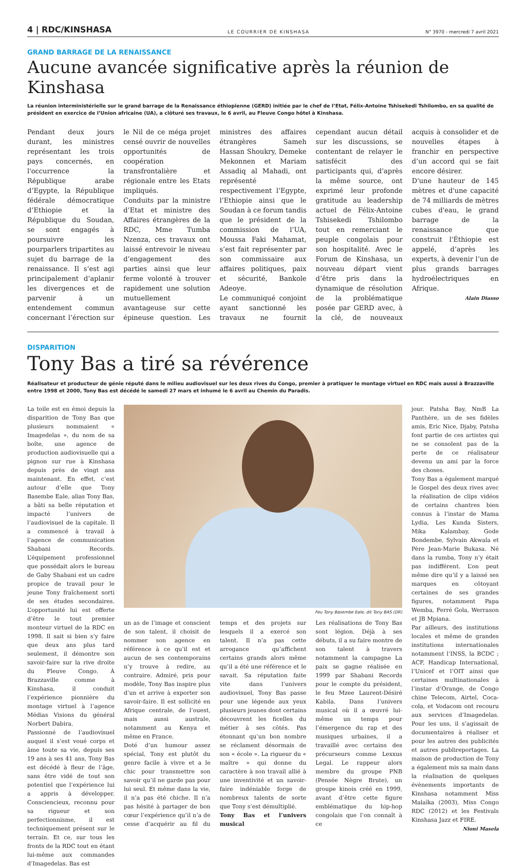4 | RDC/KINSHASA LE COURRIER DE KINSHASA N° 3970 - mercredi 7 avril 2021
GRAND BARRAGE DE LA RENAISSANCE
Aucune avancée significative après la réunion de Kinshasa
La réunion interministérielle sur le grand barrage de la Renaissance éthiopienne (GERD) initiée par le chef de l’Etat, Félix-Antoine Tshisekedi Tshilombo, en sa qualité de président en exercice de l’Union africaine (UA), a clôturé ses travaux, le 6 avril, au Fleuve Congo hôtel à Kinshasa.
Pendant deux jours durant, les ministres représentant les trois pays concernés, en l'occurrence la République arabe d’Egypte, la République fédérale démocratique d’Ethiopie et la République du Soudan, se sont engagés à poursuivre les pourparlers tripartites au sujet du barrage de la renaissance. Il s’est agi principalement d’aplanir les divergences et de parvenir à un entendement commun concernant l’érection sur le Nil de ce méga projet censé ouvrir de nouvelles opportunités de coopération transfrontalière et régionale entre les Etats impliqués.
Conduits par la ministre d’Etat et ministre des Affaires étrangères de la RDC, Mme Tumba Nzenza, ces travaux ont laissé entrevoir le niveau d’engagement des parties ainsi que leur ferme volonté à trouver rapidement une solution mutuellement avantageuse sur cette épineuse question. Les ministres des affaires étrangères Sameh Hassan Shoukry, Demeke Mekonnen et Mariam Assadiq al Mahadi, ont représenté respectivement l’Egypte, l’Ethiopie ainsi que le Soudan à ce forum tandis que le président de la commission de l’UA, Moussa Faki Mahamat, s’est fait représenter par son commissaire aux affaires politiques, paix et sécurité, Bankole Adeoye.
Le communiqué conjoint ayant sanctionné les travaux ne fournit cependant aucun détail sur les discussions, se contentant de relayer le satisfécit des participants qui, d’après la même source, ont exprimé leur profonde gratitude au leadership actuel de Félix-Antoine Tshisekedi Tshilombo tout en remerciant le peuple congolais pour son hospitalité. Avec le Forum de Kinshasa, un nouveau départ vient d’être pris dans la dynamique de résolution de la problématique posée par GERD avec, à la clé, de nouveaux acquis à consolider et de nouvelles étapes à franchir en perspective d’un accord qui se fait encore désirer.
D'une hauteur de 145 mètres et d'une capacité de 74 milliards de mètres cubes d'eau, le grand barrage de la renaissance que construit l'Éthiopie est appelé, d’après les experts, à devenir l’un de plus grands barrages hydroélectriques en Afrique.
Alain Diasso
DISPARITION
Tony Bas a tiré sa révérence
Réalisateur et producteur de génie réputé dans le milieu audiovisuel sur les deux rives du Congo, premier à pratiquer le montage virtuel en RDC mais aussi à Brazzaville entre 1998 et 2000, Tony Bas est décédé le samedi 27 mars et inhumé le 6 avril au Chemin du Paradis.
La toile est en émoi depuis la disparition de Tony Bas que plusieurs nommaient « Imagedelas », du nom de sa boîte, une agence de production audiovisuelle qui a pignon sur rue à Kinshasa depuis près de vingt ans maintenant. En effet, c’est autour d’elle que Tony Basembe Eale, alias Tony Bas, a bâti sa belle réputation et impacté l’univers de l’audiovisuel de la capitale. Il a commencé à travail à l’agence de communication Shabani Records. L’équipement professionnel que possédait alors le bureau de Gaby Shabani est un cadre propice de travail pour le jeune Tony fraîchement sorti de ses études secondaires. L’opportunité lui est offerte d’être le tout premier monteur virtuel de la RDC en 1998. Il sait si bien s’y faire que deux ans plus tard seulement, il démontre son savoir-faire sur la rive droite du Fleuve Congo. À Brazzaville comme à Kinshasa, il conduit l’expérience pionnière du montage virtuel à l’agence Médias Visions du général Norbert Dabira.
Passionné de l’audiovisuel auquel il s’est voué corps et âme toute sa vie, depuis ses 19 ans à ses 41 ans, Tony Bas est décédé à fleur de l’âge, sans être vidé de tout son potentiel que l’expérience lui a appris à développer. Consciencieux, reconnu pour sa rigueur et son perfectionnisme, il est techniquement présent sur le terrain. Et ce, sur tous les fronts de la RDC tout en étant lui-même aux commandes d’Imagedelas. Bas est
Feu Tony Basembe Eale, dit Tony BAS (DR)
un as de l’image et conscient de son talent, il choisit de nommer son agence en référence à ce qu’il est et aucun de ses contemporains n’y trouve à redire, au contraire. Admiré, pris pour modèle, Tony Bas inspire plus d’un et arrive à exporter son savoir-faire. Il est sollicité en Afrique centrale, de l’ouest, mais aussi australe, notamment au Kenya et même en France.
Doté d’un humour assez spécial, Tony est plutôt du genre facile à vivre et a le chic pour transmettre son savoir qu’il ne garde pas pour lui seul. Et même dans la vie, il n’a pas été chiche. Il n’a pas hésité à partager de bon cœur l’expérience qu’il n’a de cesse d’acquérir au fil du temps et des projets sur lesquels il a exercé son talent. Il n’a pas cette arrogance qu’affichent certains grands alors même qu’il a été une référence et le savait. Sa réputation faite vite dans l’univers audiovisuel, Tony Bas passe pour une légende aux yeux plusieurs jeunes dont certains découvrent les ficelles du métier à ses côtés. Pas étonnant qu’un bon nombre se réclament désormais de son « école ». La rigueur du « maître » qui donne du caractère à son travail allié à une inventivité et un savoir-faire indéniable forge de nombreux talents de sorte que Tony s’est démultiplié.
Tony Bas et l’univers musical
Les réalisations de Tony Bas sont légion. Déjà à ses débuts, il a su faire montre de son talent à travers notamment la campagne La paix se gagne réalisée en 1999 par Shabani Records pour le compte du président, le feu Mzee Laurent-Désiré Kabila. Dans l’univers musical où il a œuvré lui-même un temps pour l’émergence du rap et des musiques urbaines, il a travaillé avec certains des précurseurs comme Lexxus Legal. Le rappeur alors membre du groupe PNB (Pensée Nègre Brute), un groupe kinois créé en 1999, avant d’être cette figure emblématique du hip-hop congolais que l’on connaît à ce
jour. Patsha Bay, NmB La Panthère, un de ses fidèles amis, Eric Nice, Djaby, Patsha font partie de ces artistes qui ne se consolent pas de la perte de ce réalisateur devenu un ami par la force des choses.
Tony Bas a également marqué le Gospel des deux rives avec la réalisation de clips vidéos de certains chantres bien connus à l’instar de Mama Lydia, Les Kunda Sisters, Mika Kalambay, Gode Bondembe, Sylvain Akwala et Père Jean-Marie Bukasa. Né dans la rumba, Tony n’y était pas indifférent. L’on peut même dire qu’il y a laissé ses marques en côtoyant certaines de ses grandes figures, notamment Papa Wemba, Ferré Gola, Werrason et JB Mpiana.
Par ailleurs, des institutions locales et même de grandes institutions internationales notamment l’INSS, la BCDC ; ACF, Handicap International, l’Unicef et l’OIT ainsi que certaines multinationales à l’instar d’Orange, de Congo chine Telecom, Airtel, Coca-cola, et Vodacom ont recouru aux services d’Imagedelas. Pour les uns, il s’agissait de documentaires à réaliser et pour les autres des publicités et autres publireportages. La maison de production de Tony a également mis sa main dans la réalisation de quelques évènements importants de Kinshasa notamment Miss Malaïka (2003), Miss Congo RDC (2012) et les Festivals Kinshasa Jazz et FIRE.
Nioni Masela